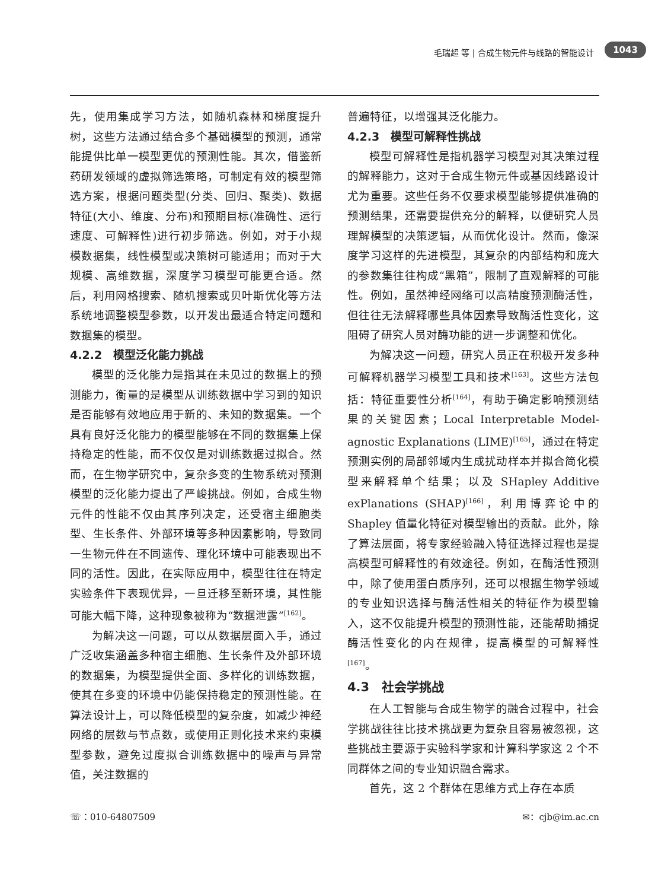毛瑞超 等 | 合成生物元件与线路的智能设计 1043
先，使用集成学习方法，如随机森林和梯度提升树，这些方法通过结合多个基础模型的预测，通常能提供比单一模型更优的预测性能。其次，借鉴新药研发领域的虚拟筛选策略，可制定有效的模型筛选方案，根据问题类型(分类、回归、聚类)、数据特征(大小、维度、分布)和预期目标(准确性、运行速度、可解释性)进行初步筛选。例如，对于小规模数据集，线性模型或决策树可能适用；而对于大规模、高维数据，深度学习模型可能更合适。然后，利用网格搜索、随机搜索或贝叶斯优化等方法系统地调整模型参数，以开发出最适合特定问题和数据集的模型。
4.2.2　模型泛化能力挑战
模型的泛化能力是指其在未见过的数据上的预测能力，衡量的是模型从训练数据中学习到的知识是否能够有效地应用于新的、未知的数据集。一个具有良好泛化能力的模型能够在不同的数据集上保持稳定的性能，而不仅仅是对训练数据过拟合。然而，在生物学研究中，复杂多变的生物系统对预测模型的泛化能力提出了严峻挑战。例如，合成生物元件的性能不仅由其序列决定，还受宿主细胞类型、生长条件、外部环境等多种因素影响，导致同一生物元件在不同遗传、理化环境中可能表现出不同的活性。因此，在实际应用中，模型往往在特定实验条件下表现优异，一旦迁移至新环境，其性能可能大幅下降，这种现象被称为“数据泄露”<sup>[162]</sup>。
为解决这一问题，可以从数据层面入手，通过广泛收集涵盖多种宿主细胞、生长条件及外部环境的数据集，为模型提供全面、多样化的训练数据，使其在多变的环境中仍能保持稳定的预测性能。在算法设计上，可以降低模型的复杂度，如减少神经网络的层数与节点数，或使用正则化技术来约束模型参数，避免过度拟合训练数据中的噪声与异常值，关注数据的
普遍特征，以增强其泛化能力。
4.2.3　模型可解释性挑战
模型可解释性是指机器学习模型对其决策过程的解释能力，这对于合成生物元件或基因线路设计尤为重要。这些任务不仅要求模型能够提供准确的预测结果，还需要提供充分的解释，以便研究人员理解模型的决策逻辑，从而优化设计。然而，像深度学习这样的先进模型，其复杂的内部结构和庞大的参数集往往构成“黑箱”，限制了直观解释的可能性。例如，虽然神经网络可以高精度预测酶活性，但往往无法解释哪些具体因素导致酶活性变化，这阻碍了研究人员对酶功能的进一步调整和优化。
为解决这一问题，研究人员正在积极开发多种可解释机器学习模型工具和技术<sup>[163]</sup>。这些方法包括：特征重要性分析<sup>[164]</sup>，有助于确定影响预测结果的关键因素；Local Interpretable Model-agnostic Explanations (LIME)<sup>[165]</sup>，通过在特定预测实例的局部邻域内生成扰动样本并拟合简化模型来解释单个结果；以及 SHapley Additive exPlanations (SHAP)<sup>[166]</sup>，利用博弈论中的 Shapley 值量化特征对模型输出的贡献。此外，除了算法层面，将专家经验融入特征选择过程也是提高模型可解释性的有效途径。例如，在酶活性预测中，除了使用蛋白质序列，还可以根据生物学领域的专业知识选择与酶活性相关的特征作为模型输入，这不仅能提升模型的预测性能，还能帮助捕捉酶活性变化的内在规律，提高模型的可解释性<sup>[167]</sup>。
4.3　社会学挑战
在人工智能与合成生物学的融合过程中，社会学挑战往往比技术挑战更为复杂且容易被忽视，这些挑战主要源于实验科学家和计算科学家这 2 个不同群体之间的专业知识融合需求。
首先，这 2 个群体在思维方式上存在本质
☏：010-64807509 ✉：cjb@im.ac.cn